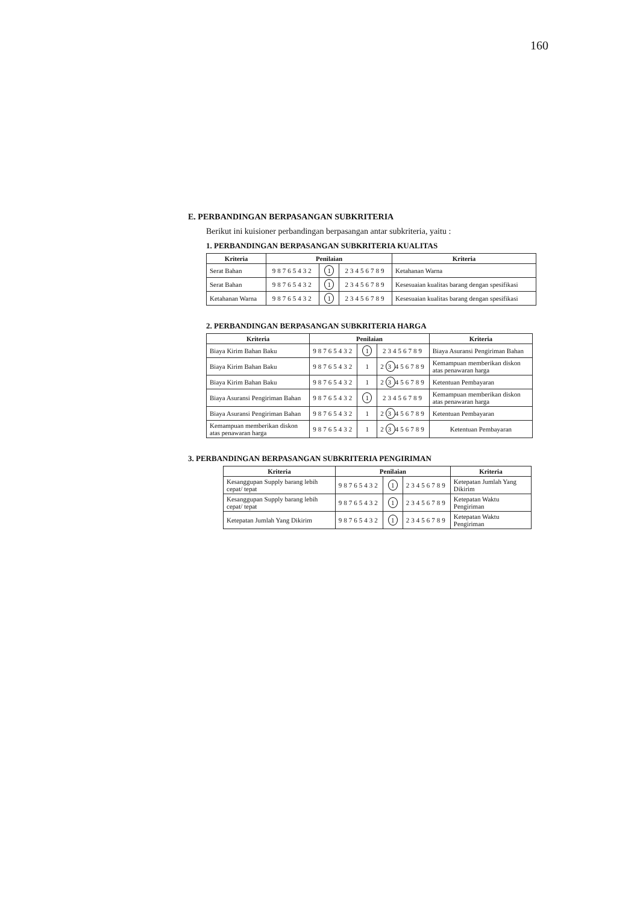160
E. PERBANDINGAN BERPASANGAN SUBKRITERIA
Berikut ini kuisioner perbandingan berpasangan antar subkriteria, yaitu :
1. PERBANDINGAN BERPASANGAN SUBKRITERIA KUALITAS
| Kriteria | Penilaian | | | Kriteria |
| --- | --- | --- | --- | --- |
| Serat Bahan | 98765432 | 1 | 23456789 | Ketahanan Warna |
| Serat Bahan | 98765432 | 1 | 23456789 | Kesesuaian kualitas barang dengan spesifikasi |
| Ketahanan Warna | 98765432 | 1 | 23456789 | Kesesuaian kualitas barang dengan spesifikasi |
2. PERBANDINGAN BERPASANGAN SUBKRITERIA HARGA
| Kriteria | Penilaian | | | Kriteria |
| --- | --- | --- | --- | --- |
| Biaya Kirim Bahan Baku | 98765432 | 1 | 23456789 | Biaya Asuransi Pengiriman Bahan |
| Biaya Kirim Bahan Baku | 98765432 | 1 | 2 3 456789 | Kemampuan memberikan diskon atas penawaran harga |
| Biaya Kirim Bahan Baku | 98765432 | 1 | 2 3 456789 | Ketentuan Pembayaran |
| Biaya Asuransi Pengiriman Bahan | 98765432 | 1 | 23456789 | Kemampuan memberikan diskon atas penawaran harga |
| Biaya Asuransi Pengiriman Bahan | 98765432 | 1 | 2 3 456789 | Ketentuan Pembayaran |
| Kemampuan memberikan diskon atas penawaran harga | 98765432 | 1 | 2 3 456789 | Ketentuan Pembayaran |
3. PERBANDINGAN BERPASANGAN SUBKRITERIA PENGIRIMAN
| Kriteria | Penilaian | | | Kriteria |
| --- | --- | --- | --- | --- |
| Kesanggupan Supply barang lebih cepat/ tepat | 98765432 | 1 | 23456789 | Ketepatan Jumlah Yang Dikirim |
| Kesanggupan Supply barang lebih cepat/ tepat | 98765432 | 1 | 23456789 | Ketepatan Waktu Pengiriman |
| Ketepatan Jumlah Yang Dikirim | 98765432 | 1 | 23456789 | Ketepatan Waktu Pengiriman |